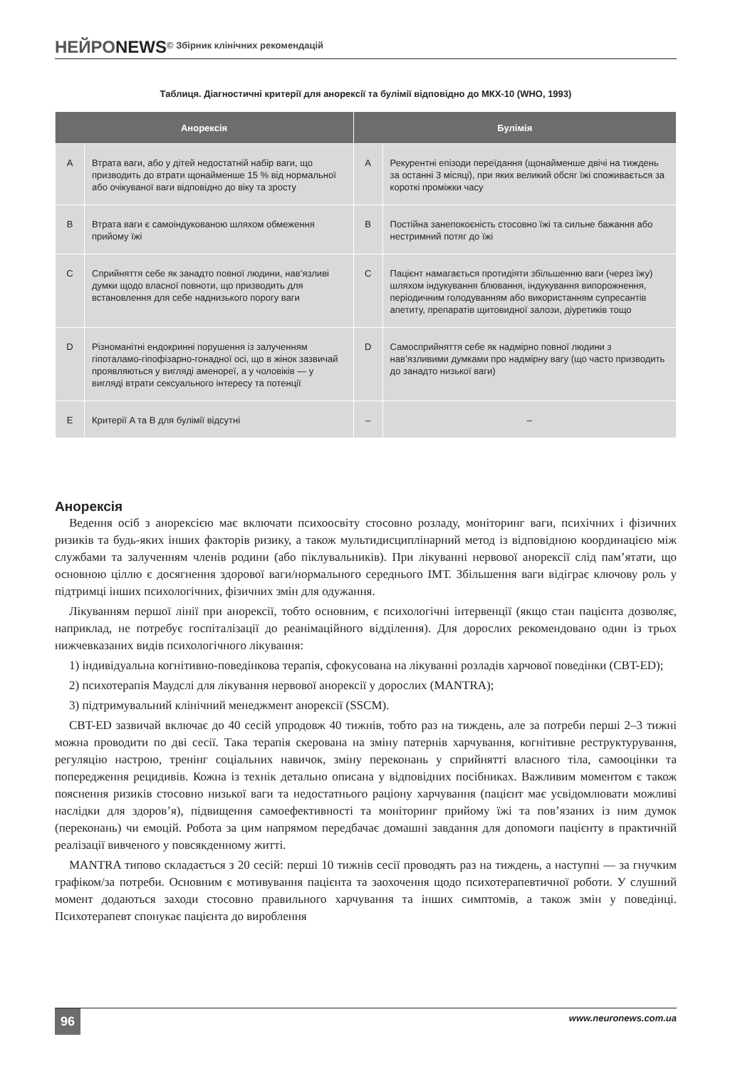НЕЙРОNEWS© Збірник клінічних рекомендацій
Таблиця. Діагностичні критерії для анорексії та булімії відповідно до МКХ-10 (WHO, 1993)
| Анорексія | | Булімія | |
| --- | --- | --- | --- |
| A | Втрата ваги, або у дітей недостатній набір ваги, що призводить до втрати щонайменше 15 % від нормальної або очікуваної ваги відповідно до віку та зросту | A | Рекурентні епізоди переїдання (щонайменше двічі на тиждень за останні 3 місяці), при яких великий обсяг їжі споживається за короткі проміжки часу |
| B | Втрата ваги є самоіндукованою шляхом обмеження прийому їжі | B | Постійна занепокоєність стосовно їжі та сильне бажання або нестримний потяг до їжі |
| C | Сприйняття себе як занадто повної людини, нав’язливі думки щодо власної повноти, що призводить для встановлення для себе наднизького порогу ваги | C | Пацієнт намагається протидіяти збільшенню ваги (через їжу) шляхом індукування блювання, індукування випорожнення, періодичним голодуванням або використанням супресантів апетиту, препаратів щитовидної залози, діуретиків тощо |
| D | Різноманітні ендокринні порушення із залученням гіпоталамо-гіпофізарно-гонадної осі, що в жінок зазвичай проявляються у вигляді аменореї, а у чоловіків — у вигляді втрати сексуального інтересу та потенції | D | Самосприйняття себе як надмірно повної людини з нав’язливими думками про надмірну вагу (що часто призводить до занадто низької ваги) |
| E | Критерії A та B для булімії відсутні | – | – |
Анорексія
Ведення осіб з анорексією має включати психоосвіту стосовно розладу, моніторинг ваги, психічних і фізичних ризиків та будь-яких інших факторів ризику, а також мультидисциплінарний метод із відповідною координацією між службами та залученням членів родини (або піклувальників). При лікуванні нервової анорексії слід пам’ятати, що основною ціллю є досягнення здорової ваги/нормального середнього ІМТ. Збільшення ваги відіграє ключову роль у підтримці інших психологічних, фізичних змін для одужання.
Лікуванням першої лінії при анорексії, тобто основним, є психологічні інтервенції (якщо стан пацієнта дозволяє, наприклад, не потребує госпіталізації до реанімаційного відділення). Для дорослих рекомендовано один із трьох нижчевказаних видів психологічного лікування:
1) індивідуальна когнітивно-поведінкова терапія, сфокусована на лікуванні розладів харчової поведінки (CBT-ED);
2) психотерапія Маудслі для лікування нервової анорексії у дорослих (MANTRA);
3) підтримувальний клінічний менеджмент анорексії (SSCM).
CBT-ED зазвичай включає до 40 сесій упродовж 40 тижнів, тобто раз на тиждень, але за потреби перші 2–3 тижні можна проводити по дві сесії. Така терапія скерована на зміну патернів харчування, когнітивне реструктурування, регуляцію настрою, тренінг соціальних навичок, зміну переконань у сприйнятті власного тіла, самооцінки та попередження рецидивів. Кожна із технік детально описана у відповідних посібниках. Важливим моментом є також пояснення ризиків стосовно низької ваги та недостатнього раціону харчування (пацієнт має усвідомлювати можливі наслідки для здоров’я), підвищення самоефективності та моніторинг прийому їжі та пов’язаних із ним думок (переконань) чи емоцій. Робота за цим напрямом передбачає домашні завдання для допомоги пацієнту в практичній реалізації вивченого у повсякденному житті.
MANTRA типово складається з 20 сесій: перші 10 тижнів сесії проводять раз на тиждень, а наступні — за гнучким графіком/за потреби. Основним є мотивування пацієнта та заохочення щодо психотерапевтичної роботи. У слушний момент додаються заходи стосовно правильного харчування та інших симптомів, а також змін у поведінці. Психотерапевт спонукає пацієнта до вироблення
96 www.neuronews.com.ua